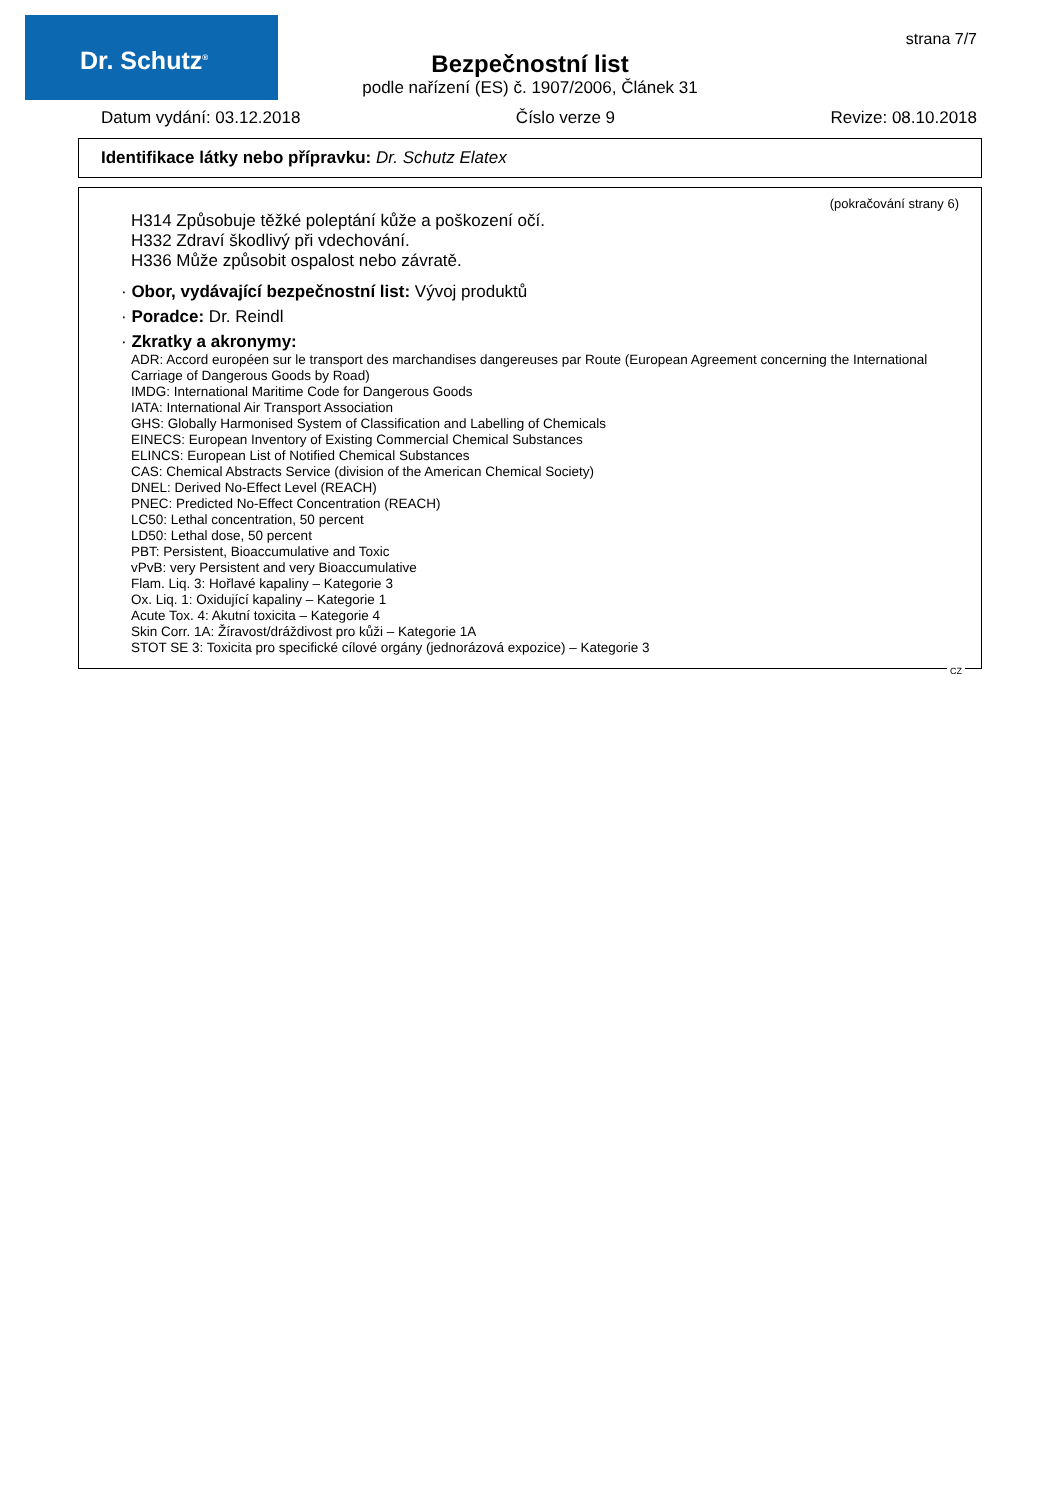Dr. Schutz<sup>®</sup> strana 7/7
Bezpečnostní list
podle nařízení (ES) č. 1907/2006, Článek 31
Datum vydání: 03.12.2018 Číslo verze 9 Revize: 08.10.2018
Identifikace látky nebo přípravku: Dr. Schutz Elatex
(pokračování strany 6)
H314 Způsobuje těžké poleptání kůže a poškození očí.
H332 Zdraví škodlivý při vdechování.
H336 Může způsobit ospalost nebo závratě.
· Obor, vydávající bezpečnostní list: Vývoj produktů
· Poradce: Dr. Reindl
· Zkratky a akronymy:
ADR: Accord européen sur le transport des marchandises dangereuses par Route (European Agreement concerning the International Carriage of Dangerous Goods by Road)
IMDG: International Maritime Code for Dangerous Goods
IATA: International Air Transport Association
GHS: Globally Harmonised System of Classification and Labelling of Chemicals
EINECS: European Inventory of Existing Commercial Chemical Substances
ELINCS: European List of Notified Chemical Substances
CAS: Chemical Abstracts Service (division of the American Chemical Society)
DNEL: Derived No-Effect Level (REACH)
PNEC: Predicted No-Effect Concentration (REACH)
LC50: Lethal concentration, 50 percent
LD50: Lethal dose, 50 percent
PBT: Persistent, Bioaccumulative and Toxic
vPvB: very Persistent and very Bioaccumulative
Flam. Liq. 3: Hořlavé kapaliny – Kategorie 3
Ox. Liq. 1: Oxidující kapaliny – Kategorie 1
Acute Tox. 4: Akutní toxicita – Kategorie 4
Skin Corr. 1A: Žíravost/dráždivost pro kůži – Kategorie 1A
STOT SE 3: Toxicita pro specifické cílové orgány (jednorázová expozice) – Kategorie 3
CZ